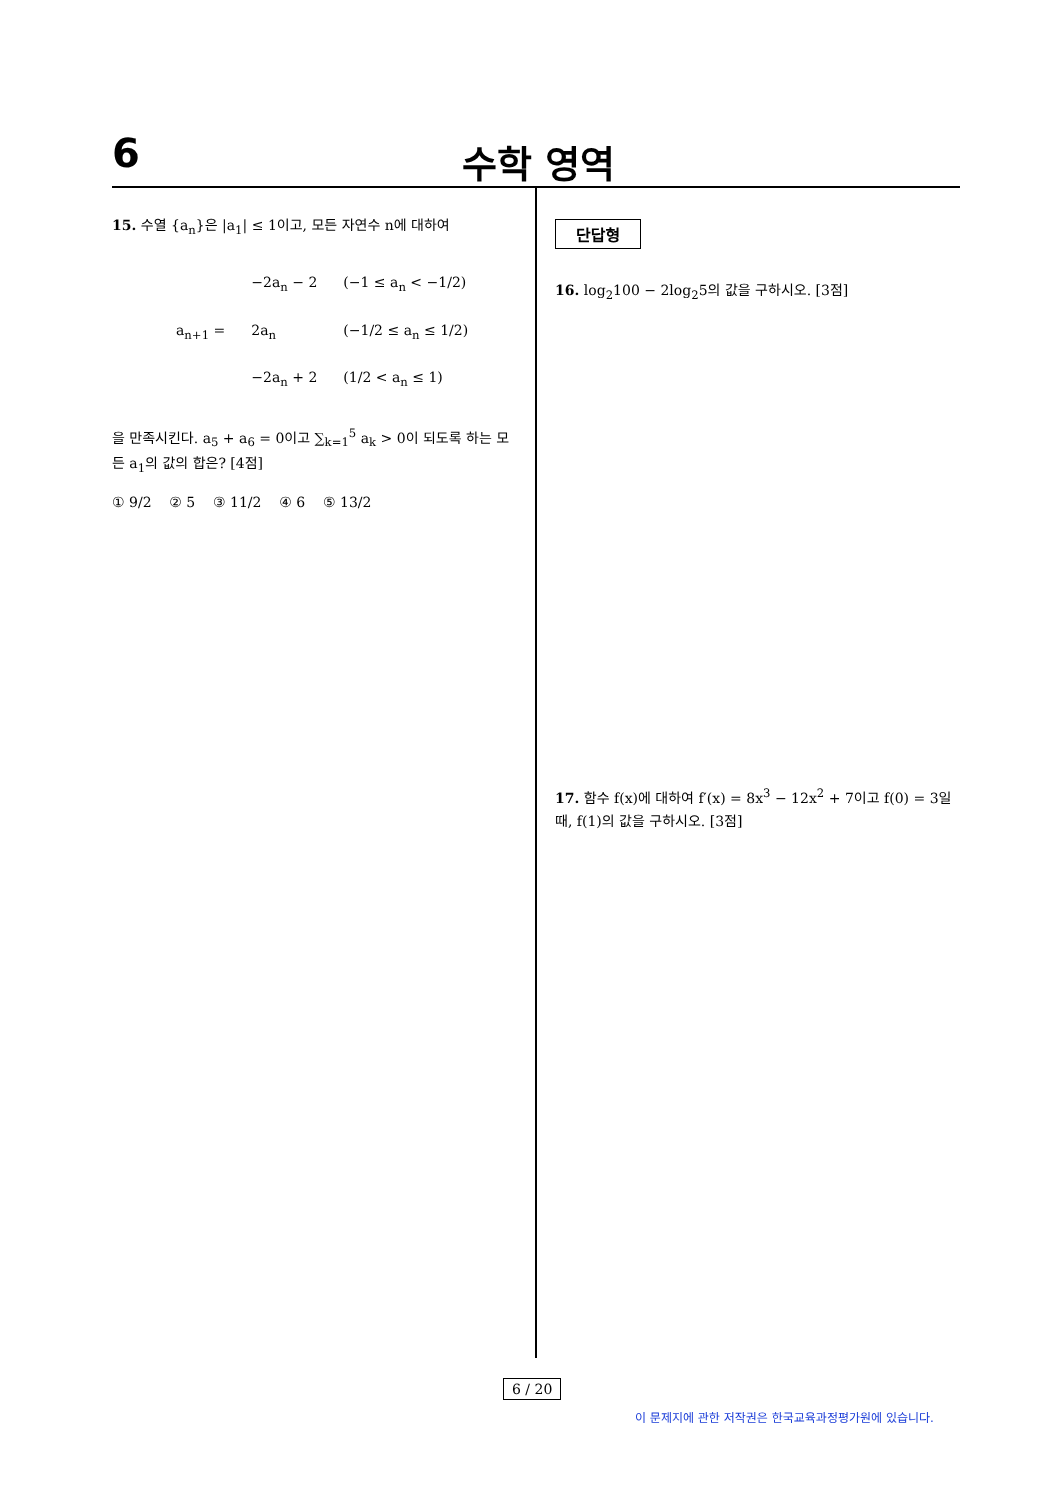6 수학 영역
15. 수열 {a<sub>n</sub>}은 |a<sub>1</sub>| ≤ 1이고, 모든 자연수 n에 대하여
| a<sub>n+1</sub> = | −2a<sub>n</sub> − 2 | (−1 ≤ a<sub>n</sub> < −1/2) |
| | 2a<sub>n</sub> | (−1/2 ≤ a<sub>n</sub> ≤ 1/2) |
| | −2a<sub>n</sub> + 2 | (1/2 < a<sub>n</sub> ≤ 1) |
을 만족시킨다. a<sub>5</sub> + a<sub>6</sub> = 0이고 ∑<sub>k=1</sub><sup>5</sup> a<sub>k</sub> > 0이 되도록 하는 모든 a<sub>1</sub>의 값의 합은? [4점]
① 9/2 ② 5 ③ 11/2 ④ 6 ⑤ 13/2
단답형
16. log<sub>2</sub>100 − 2log<sub>2</sub>5의 값을 구하시오. [3점]
17. 함수 f(x)에 대하여 f′(x) = 8x<sup>3</sup> − 12x<sup>2</sup> + 7이고 f(0) = 3일 때, f(1)의 값을 구하시오. [3점]
6 / 20
이 문제지에 관한 저작권은 한국교육과정평가원에 있습니다.